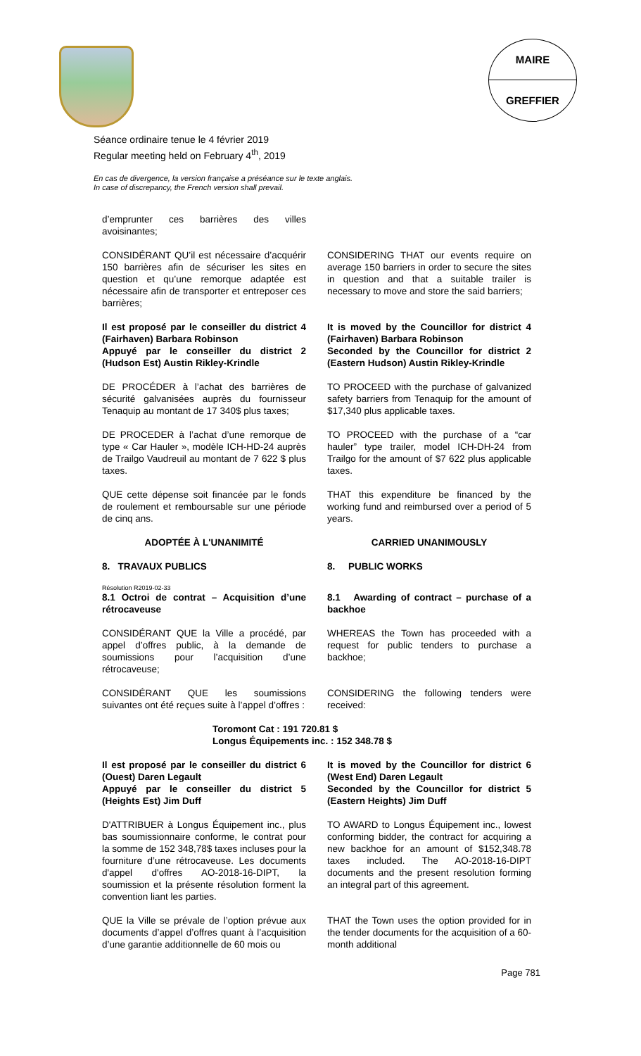MAIRE
GREFFIER
Séance ordinaire tenue le 4 février 2019
Regular meeting held on February 4<sup>th</sup>, 2019
En cas de divergence, la version française a préséance sur le texte anglais.
In case of discrepancy, the French version shall prevail.
d’emprunter ces barrières des villes avoisinantes;
CONSIDÉRANT QU’il est nécessaire d’acquérir 150 barrières afin de sécuriser les sites en question et qu’une remorque adaptée est nécessaire afin de transporter et entreposer ces barrières;
CONSIDERING THAT our events require on average 150 barriers in order to secure the sites in question and that a suitable trailer is necessary to move and store the said barriers;
Il est proposé par le conseiller du district 4 (Fairhaven) Barbara Robinson
Appuyé par le conseiller du district 2 (Hudson Est) Austin Rikley-Krindle
It is moved by the Councillor for district 4 (Fairhaven) Barbara Robinson
Seconded by the Councillor for district 2 (Eastern Hudson) Austin Rikley-Krindle
DE PROCÉDER à l’achat des barrières de sécurité galvanisées auprès du fournisseur Tenaquip au montant de 17 340$ plus taxes;
TO PROCEED with the purchase of galvanized safety barriers from Tenaquip for the amount of $17,340 plus applicable taxes.
DE PROCEDER à l’achat d’une remorque de type « Car Hauler », modèle ICH-HD-24 auprès de Trailgo Vaudreuil au montant de 7 622 $ plus taxes.
TO PROCEED with the purchase of a “car hauler” type trailer, model ICH-DH-24 from Trailgo for the amount of $7 622 plus applicable taxes.
QUE cette dépense soit financée par le fonds de roulement et remboursable sur une période de cinq ans.
THAT this expenditure be financed by the working fund and reimbursed over a period of 5 years.
ADOPTÉE À L'UNANIMITÉ CARRIED UNANIMOUSLY
8. TRAVAUX PUBLICS 8. PUBLIC WORKS
Résolution R2019-02-33
8.1 Octroi de contrat – Acquisition d’une rétrocaveuse
8.1 Awarding of contract – purchase of a backhoe
CONSIDÉRANT QUE la Ville a procédé, par appel d’offres public, à la demande de soumissions pour l’acquisition d’une rétrocaveuse;
WHEREAS the Town has proceeded with a request for public tenders to purchase a backhoe;
CONSIDÉRANT QUE les soumissions suivantes ont été reçues suite à l’appel d’offres :
CONSIDERING the following tenders were received:
Toromont Cat : 191 720.81 $
Longus Équipements inc. : 152 348.78 $
Il est proposé par le conseiller du district 6 (Ouest) Daren Legault
Appuyé par le conseiller du district 5 (Heights Est) Jim Duff
It is moved by the Councillor for district 6 (West End) Daren Legault
Seconded by the Councillor for district 5 (Eastern Heights) Jim Duff
D'ATTRIBUER à Longus Équipement inc., plus bas soumissionnaire conforme, le contrat pour la somme de 152 348,78$ taxes incluses pour la fourniture d’une rétrocaveuse. Les documents d'appel d'offres AO-2018-16-DIPT, la soumission et la présente résolution forment la convention liant les parties.
TO AWARD to Longus Équipement inc., lowest conforming bidder, the contract for acquiring a new backhoe for an amount of $152,348.78 taxes included. The AO-2018-16-DIPT documents and the present resolution forming an integral part of this agreement.
QUE la Ville se prévale de l’option prévue aux documents d’appel d’offres quant à l’acquisition d’une garantie additionnelle de 60 mois ou
THAT the Town uses the option provided for in the tender documents for the acquisition of a 60-month additional
Page 781